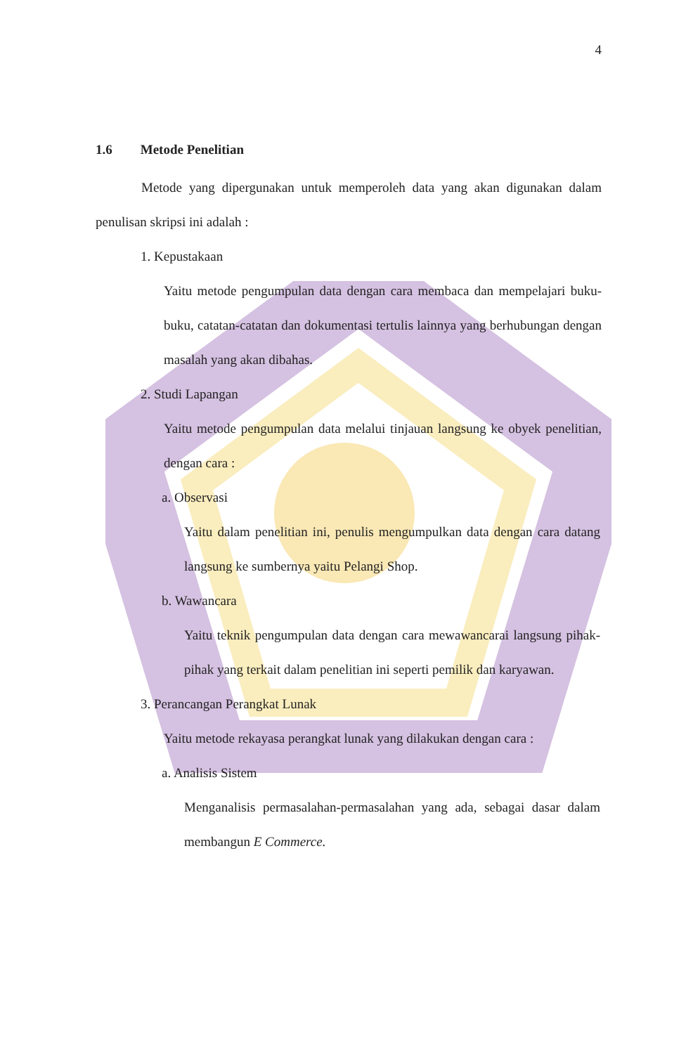4
1.6 Metode Penelitian
Metode yang dipergunakan untuk memperoleh data yang akan digunakan dalam penulisan skripsi ini adalah :
1. Kepustakaan
Yaitu metode pengumpulan data dengan cara membaca dan mempelajari buku-buku, catatan-catatan dan dokumentasi tertulis lainnya yang berhubungan dengan masalah yang akan dibahas.
2. Studi Lapangan
Yaitu metode pengumpulan data melalui tinjauan langsung ke obyek penelitian, dengan cara :
a. Observasi
Yaitu dalam penelitian ini, penulis mengumpulkan data dengan cara datang langsung ke sumbernya yaitu Pelangi Shop.
b. Wawancara
Yaitu teknik pengumpulan data dengan cara mewawancarai langsung pihak-pihak yang terkait dalam penelitian ini seperti pemilik dan karyawan.
3. Perancangan Perangkat Lunak
Yaitu metode rekayasa perangkat lunak yang dilakukan dengan cara :
a. Analisis Sistem
Menganalisis permasalahan-permasalahan yang ada, sebagai dasar dalam membangun E Commerce.